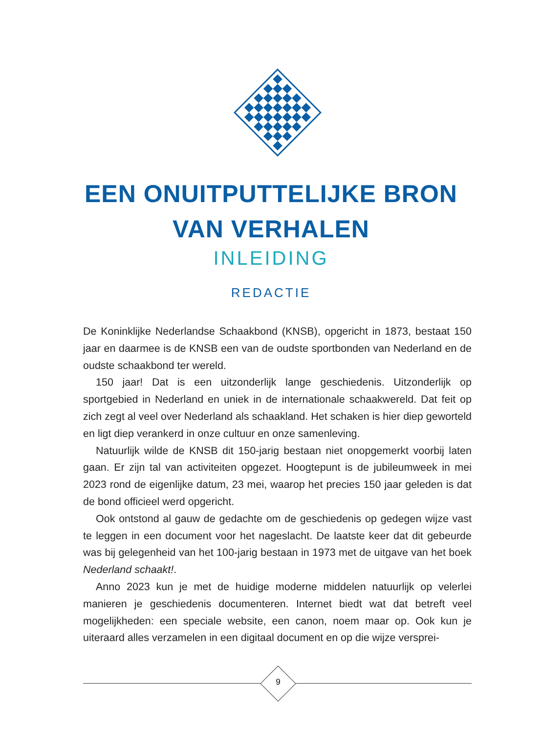EEN ONUITPUTTELIJKE BRON
VAN VERHALEN
INLEIDING
REDACTIE
De Koninklijke Nederlandse Schaakbond (KNSB), opgericht in 1873, bestaat 150 jaar en daarmee is de KNSB een van de oudste sportbonden van Nederland en de oudste schaakbond ter wereld.
150 jaar! Dat is een uitzonderlijk lange geschiedenis. Uitzonderlijk op sportgebied in Nederland en uniek in de internationale schaakwereld. Dat feit op zich zegt al veel over Nederland als schaakland. Het schaken is hier diep geworteld en ligt diep verankerd in onze cultuur en onze samenleving.
Natuurlijk wilde de KNSB dit 150-jarig bestaan niet onopgemerkt voorbij laten gaan. Er zijn tal van activiteiten opgezet. Hoogtepunt is de jubileumweek in mei 2023 rond de eigenlijke datum, 23 mei, waarop het precies 150 jaar geleden is dat de bond officieel werd opgericht.
Ook ontstond al gauw de gedachte om de geschiedenis op gedegen wijze vast te leggen in een document voor het nageslacht. De laatste keer dat dit gebeurde was bij gelegenheid van het 100-jarig bestaan in 1973 met de uitgave van het boek Nederland schaakt!.
Anno 2023 kun je met de huidige moderne middelen natuurlijk op velerlei manieren je geschiedenis documenteren. Internet biedt wat dat betreft veel mogelijkheden: een speciale website, een canon, noem maar op. Ook kun je uiteraard alles verzamelen in een digitaal document en op die wijze versprei-
9